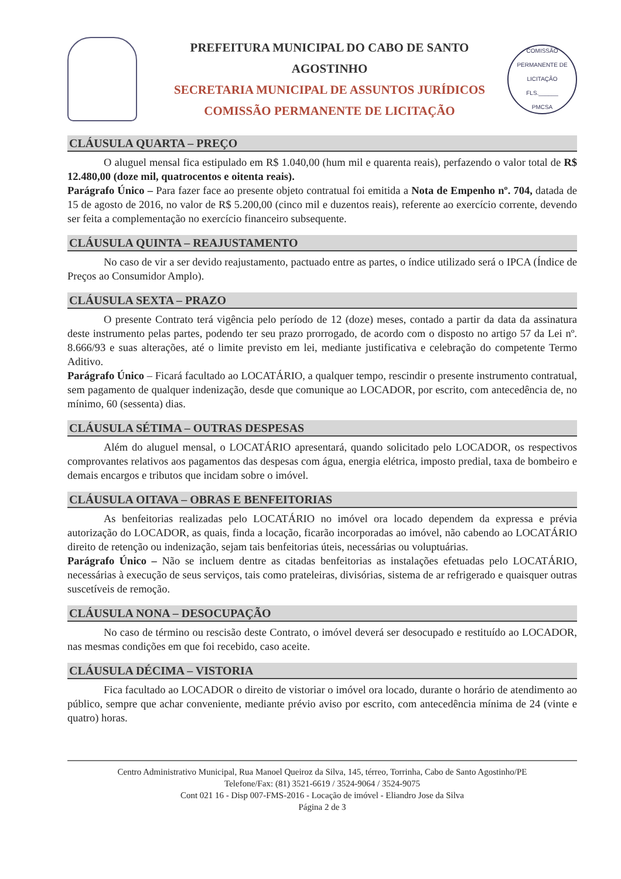PREFEITURA MUNICIPAL DO CABO DE SANTO AGOSTINHO
SECRETARIA MUNICIPAL DE ASSUNTOS JURÍDICOS
COMISSÃO PERMANENTE DE LICITAÇÃO
COMISSÃO PERMANENTE DE LICITAÇÃO
FLS.______
PMCSA
CLÁUSULA QUARTA – PREÇO
O aluguel mensal fica estipulado em R$ 1.040,00 (hum mil e quarenta reais), perfazendo o valor total de R$ 12.480,00 (doze mil, quatrocentos e oitenta reais).
Parágrafo Único – Para fazer face ao presente objeto contratual foi emitida a Nota de Empenho nº. 704, datada de 15 de agosto de 2016, no valor de R$ 5.200,00 (cinco mil e duzentos reais), referente ao exercício corrente, devendo ser feita a complementação no exercício financeiro subsequente.
CLÁUSULA QUINTA – REAJUSTAMENTO
No caso de vir a ser devido reajustamento, pactuado entre as partes, o índice utilizado será o IPCA (Índice de Preços ao Consumidor Amplo).
CLÁUSULA SEXTA – PRAZO
O presente Contrato terá vigência pelo período de 12 (doze) meses, contado a partir da data da assinatura deste instrumento pelas partes, podendo ter seu prazo prorrogado, de acordo com o disposto no artigo 57 da Lei nº. 8.666/93 e suas alterações, até o limite previsto em lei, mediante justificativa e celebração do competente Termo Aditivo.
Parágrafo Único – Ficará facultado ao LOCATÁRIO, a qualquer tempo, rescindir o presente instrumento contratual, sem pagamento de qualquer indenização, desde que comunique ao LOCADOR, por escrito, com antecedência de, no mínimo, 60 (sessenta) dias.
CLÁUSULA SÉTIMA – OUTRAS DESPESAS
Além do aluguel mensal, o LOCATÁRIO apresentará, quando solicitado pelo LOCADOR, os respectivos comprovantes relativos aos pagamentos das despesas com água, energia elétrica, imposto predial, taxa de bombeiro e demais encargos e tributos que incidam sobre o imóvel.
CLÁUSULA OITAVA – OBRAS E BENFEITORIAS
As benfeitorias realizadas pelo LOCATÁRIO no imóvel ora locado dependem da expressa e prévia autorização do LOCADOR, as quais, finda a locação, ficarão incorporadas ao imóvel, não cabendo ao LOCATÁRIO direito de retenção ou indenização, sejam tais benfeitorias úteis, necessárias ou voluptuárias.
Parágrafo Único – Não se incluem dentre as citadas benfeitorias as instalações efetuadas pelo LOCATÁRIO, necessárias à execução de seus serviços, tais como prateleiras, divisórias, sistema de ar refrigerado e quaisquer outras suscetíveis de remoção.
CLÁUSULA NONA – DESOCUPAÇÃO
No caso de término ou rescisão deste Contrato, o imóvel deverá ser desocupado e restituído ao LOCADOR, nas mesmas condições em que foi recebido, caso aceite.
CLÁUSULA DÉCIMA – VISTORIA
Fica facultado ao LOCADOR o direito de vistoriar o imóvel ora locado, durante o horário de atendimento ao público, sempre que achar conveniente, mediante prévio aviso por escrito, com antecedência mínima de 24 (vinte e quatro) horas.
Centro Administrativo Municipal, Rua Manoel Queiroz da Silva, 145, térreo, Torrinha, Cabo de Santo Agostinho/PE
Telefone/Fax: (81) 3521-6619 / 3524-9064 / 3524-9075
Cont 021 16 - Disp 007-FMS-2016 - Locação de imóvel - Eliandro Jose da Silva
Página 2 de 3